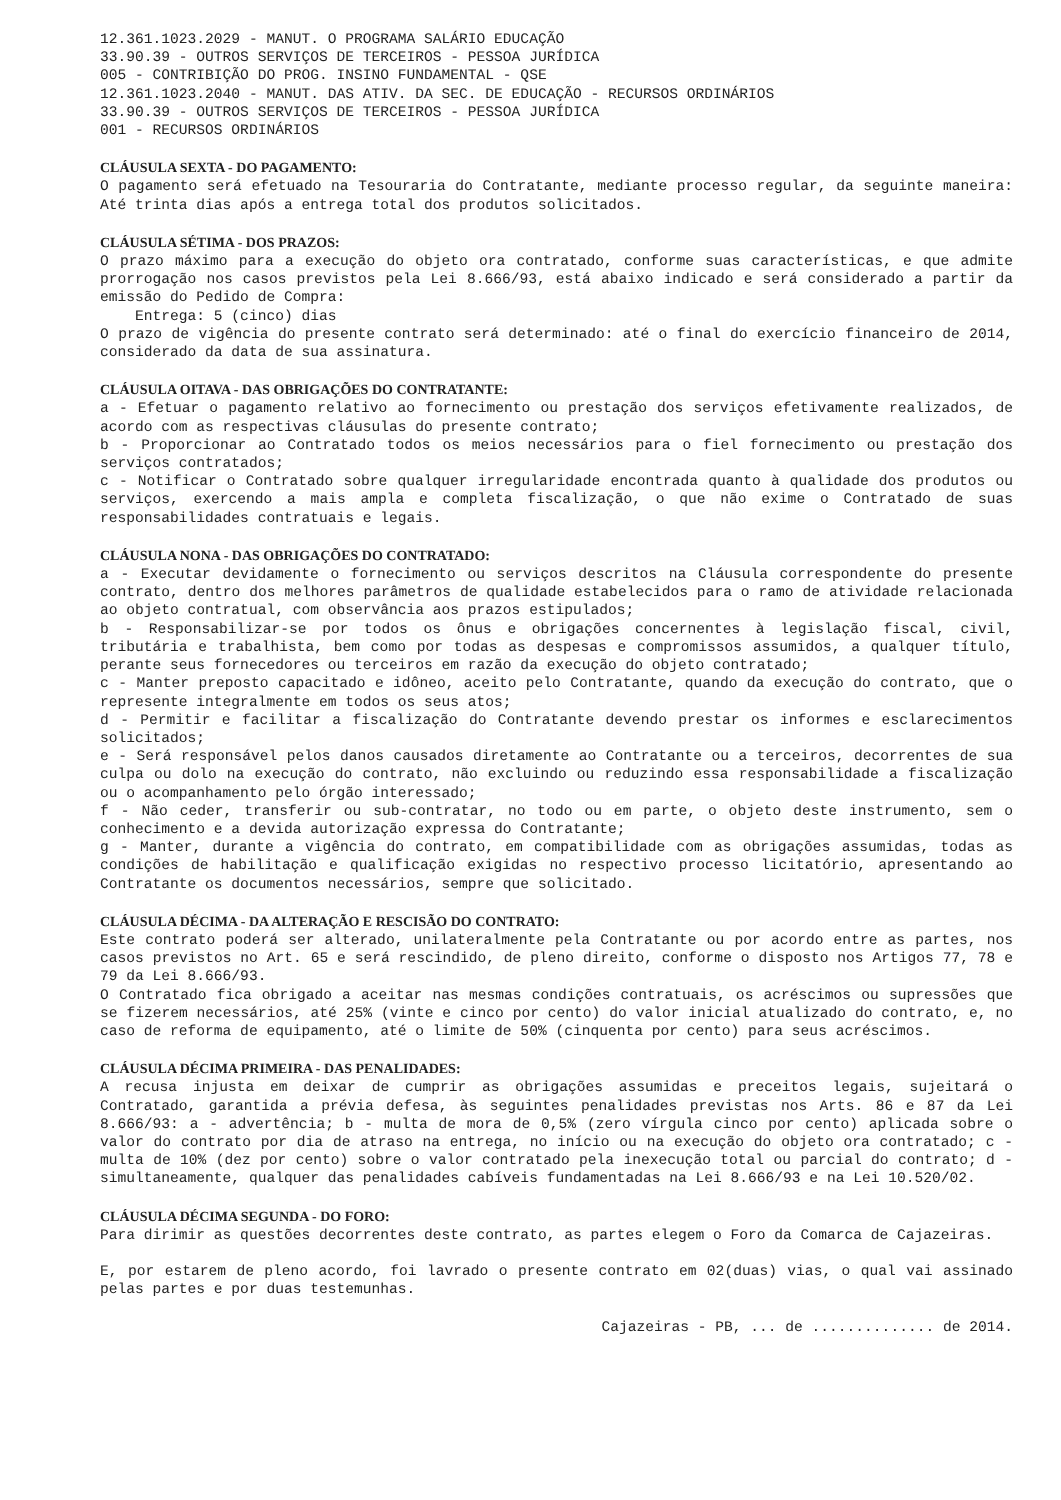12.361.1023.2029 - MANUT. O PROGRAMA SALÁRIO EDUCAÇÃO
33.90.39 - OUTROS SERVIÇOS DE TERCEIROS - PESSOA JURÍDICA
005 - CONTRIBIÇÃO DO PROG. INSINO FUNDAMENTAL - QSE
12.361.1023.2040 - MANUT. DAS ATIV. DA SEC. DE EDUCAÇÃO - RECURSOS ORDINÁRIOS
33.90.39 - OUTROS SERVIÇOS DE TERCEIROS - PESSOA JURÍDICA
001 - RECURSOS ORDINÁRIOS
CLÁUSULA SEXTA - DO PAGAMENTO:
O pagamento será efetuado na Tesouraria do Contratante, mediante processo regular, da seguinte maneira: Até trinta dias após a entrega total dos produtos solicitados.
CLÁUSULA SÉTIMA - DOS PRAZOS:
O prazo máximo para a execução do objeto ora contratado, conforme suas características, e que admite prorrogação nos casos previstos pela Lei 8.666/93, está abaixo indicado e será considerado a partir da emissão do Pedido de Compra:
Entrega: 5 (cinco) dias
O prazo de vigência do presente contrato será determinado: até o final do exercício financeiro de 2014, considerado da data de sua assinatura.
CLÁUSULA OITAVA - DAS OBRIGAÇÕES DO CONTRATANTE:
a - Efetuar o pagamento relativo ao fornecimento ou prestação dos serviços efetivamente realizados, de acordo com as respectivas cláusulas do presente contrato;
b - Proporcionar ao Contratado todos os meios necessários para o fiel fornecimento ou prestação dos serviços contratados;
c - Notificar o Contratado sobre qualquer irregularidade encontrada quanto à qualidade dos produtos ou serviços, exercendo a mais ampla e completa fiscalização, o que não exime o Contratado de suas responsabilidades contratuais e legais.
CLÁUSULA NONA - DAS OBRIGAÇÕES DO CONTRATADO:
a - Executar devidamente o fornecimento ou serviços descritos na Cláusula correspondente do presente contrato, dentro dos melhores parâmetros de qualidade estabelecidos para o ramo de atividade relacionada ao objeto contratual, com observância aos prazos estipulados;
b - Responsabilizar-se por todos os ônus e obrigações concernentes à legislação fiscal, civil, tributária e trabalhista, bem como por todas as despesas e compromissos assumidos, a qualquer título, perante seus fornecedores ou terceiros em razão da execução do objeto contratado;
c - Manter preposto capacitado e idôneo, aceito pelo Contratante, quando da execução do contrato, que o represente integralmente em todos os seus atos;
d - Permitir e facilitar a fiscalização do Contratante devendo prestar os informes e esclarecimentos solicitados;
e - Será responsável pelos danos causados diretamente ao Contratante ou a terceiros, decorrentes de sua culpa ou dolo na execução do contrato, não excluindo ou reduzindo essa responsabilidade a fiscalização ou o acompanhamento pelo órgão interessado;
f - Não ceder, transferir ou sub-contratar, no todo ou em parte, o objeto deste instrumento, sem o conhecimento e a devida autorização expressa do Contratante;
g - Manter, durante a vigência do contrato, em compatibilidade com as obrigações assumidas, todas as condições de habilitação e qualificação exigidas no respectivo processo licitatório, apresentando ao Contratante os documentos necessários, sempre que solicitado.
CLÁUSULA DÉCIMA - DA ALTERAÇÃO E RESCISÃO DO CONTRATO:
Este contrato poderá ser alterado, unilateralmente pela Contratante ou por acordo entre as partes, nos casos previstos no Art. 65 e será rescindido, de pleno direito, conforme o disposto nos Artigos 77, 78 e 79 da Lei 8.666/93.
O Contratado fica obrigado a aceitar nas mesmas condições contratuais, os acréscimos ou supressões que se fizerem necessários, até 25% (vinte e cinco por cento) do valor inicial atualizado do contrato, e, no caso de reforma de equipamento, até o limite de 50% (cinquenta por cento) para seus acréscimos.
CLÁUSULA DÉCIMA PRIMEIRA - DAS PENALIDADES:
A recusa injusta em deixar de cumprir as obrigações assumidas e preceitos legais, sujeitará o Contratado, garantida a prévia defesa, às seguintes penalidades previstas nos Arts. 86 e 87 da Lei 8.666/93: a - advertência; b - multa de mora de 0,5% (zero vírgula cinco por cento) aplicada sobre o valor do contrato por dia de atraso na entrega, no início ou na execução do objeto ora contratado; c - multa de 10% (dez por cento) sobre o valor contratado pela inexecução total ou parcial do contrato; d - simultaneamente, qualquer das penalidades cabíveis fundamentadas na Lei 8.666/93 e na Lei 10.520/02.
CLÁUSULA DÉCIMA SEGUNDA - DO FORO:
Para dirimir as questões decorrentes deste contrato, as partes elegem o Foro da Comarca de Cajazeiras.
E, por estarem de pleno acordo, foi lavrado o presente contrato em 02(duas) vias, o qual vai assinado pelas partes e por duas testemunhas.
Cajazeiras - PB, ... de .............. de 2014.